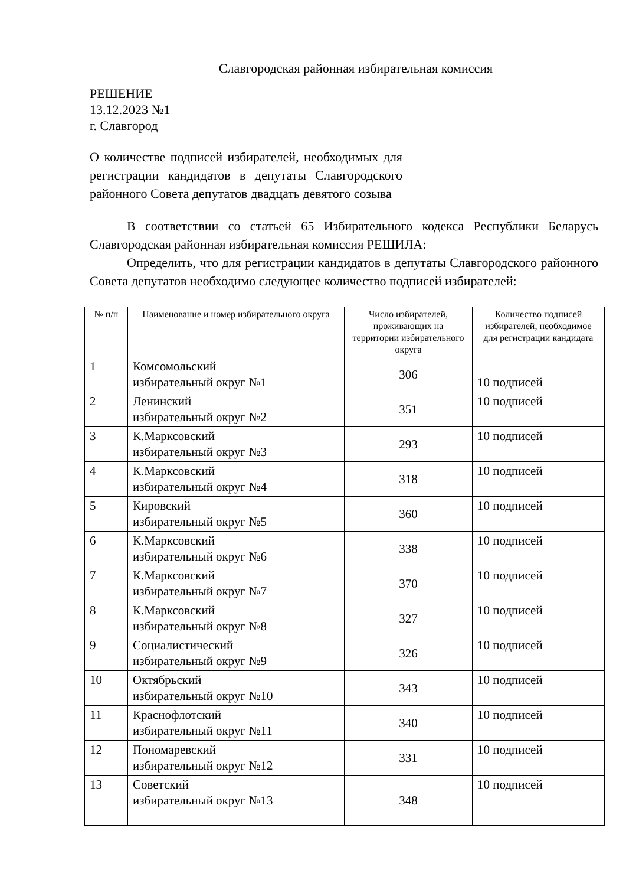Славгородская районная избирательная комиссия
РЕШЕНИЕ
13.12.2023 №1
г. Славгород
О количестве подписей избирателей, необходимых для регистрации кандидатов в депутаты Славгородского районного Совета депутатов двадцать девятого созыва
В соответствии со статьей 65 Избирательного кодекса Республики Беларусь Славгородская районная избирательная комиссия РЕШИЛА:
Определить, что для регистрации кандидатов в депутаты Славгородского районного Совета депутатов необходимо следующее количество подписей избирателей:
| № п/п | Наименование и номер избирательного округа | Число избирателей, проживающих на территории избирательного округа | Количество подписей избирателей, необходимое для регистрации кандидата |
| --- | --- | --- | --- |
| 1 | Комсомольский избирательный округ №1 | 306 | 10 подписей |
| 2 | Ленинский избирательный округ №2 | 351 | 10 подписей |
| 3 | К.Марксовский избирательный округ №3 | 293 | 10 подписей |
| 4 | К.Марксовский избирательный округ №4 | 318 | 10 подписей |
| 5 | Кировский избирательный округ №5 | 360 | 10 подписей |
| 6 | К.Марксовский избирательный округ №6 | 338 | 10 подписей |
| 7 | К.Марксовский избирательный округ №7 | 370 | 10 подписей |
| 8 | К.Марксовский избирательный округ №8 | 327 | 10 подписей |
| 9 | Социалистический избирательный округ №9 | 326 | 10 подписей |
| 10 | Октябрьский избирательный округ №10 | 343 | 10 подписей |
| 11 | Краснофлотский избирательный округ №11 | 340 | 10 подписей |
| 12 | Пономаревский избирательный округ №12 | 331 | 10 подписей |
| 13 | Советский избирательный округ №13 | 348 | 10 подписей |